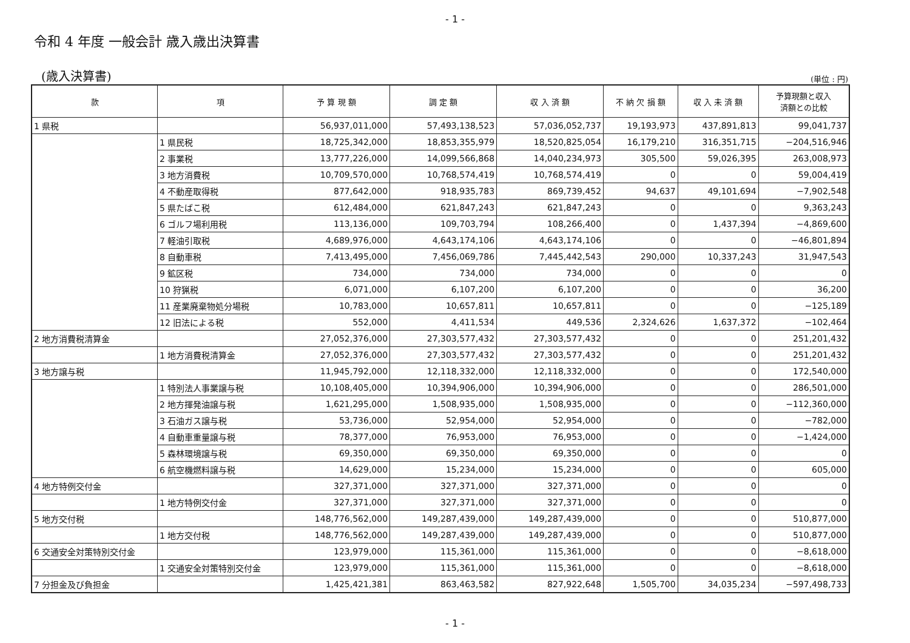- 1 -
令和 4 年度 一般会計 歳入歳出決算書
(歳入決算書) (単位 : 円)
| 款 | 項 | 予 算 現 額 | 調 定 額 | 収 入 済 額 | 不 納 欠 損 額 | 収 入 未 済 額 | 予算現額と収入 済額との比較 |
| --- | --- | --- | --- | --- | --- | --- | --- |
| 1 県税 | | 56,937,011,000 | 57,493,138,523 | 57,036,052,737 | 19,193,973 | 437,891,813 | 99,041,737 |
| | 1 県民税 | 18,725,342,000 | 18,853,355,979 | 18,520,825,054 | 16,179,210 | 316,351,715 | −204,516,946 |
| | 2 事業税 | 13,777,226,000 | 14,099,566,868 | 14,040,234,973 | 305,500 | 59,026,395 | 263,008,973 |
| | 3 地方消費税 | 10,709,570,000 | 10,768,574,419 | 10,768,574,419 | 0 | 0 | 59,004,419 |
| | 4 不動産取得税 | 877,642,000 | 918,935,783 | 869,739,452 | 94,637 | 49,101,694 | −7,902,548 |
| | 5 県たばこ税 | 612,484,000 | 621,847,243 | 621,847,243 | 0 | 0 | 9,363,243 |
| | 6 ゴルフ場利用税 | 113,136,000 | 109,703,794 | 108,266,400 | 0 | 1,437,394 | −4,869,600 |
| | 7 軽油引取税 | 4,689,976,000 | 4,643,174,106 | 4,643,174,106 | 0 | 0 | −46,801,894 |
| | 8 自動車税 | 7,413,495,000 | 7,456,069,786 | 7,445,442,543 | 290,000 | 10,337,243 | 31,947,543 |
| | 9 鉱区税 | 734,000 | 734,000 | 734,000 | 0 | 0 | 0 |
| | 10 狩猟税 | 6,071,000 | 6,107,200 | 6,107,200 | 0 | 0 | 36,200 |
| | 11 産業廃棄物処分場税 | 10,783,000 | 10,657,811 | 10,657,811 | 0 | 0 | −125,189 |
| | 12 旧法による税 | 552,000 | 4,411,534 | 449,536 | 2,324,626 | 1,637,372 | −102,464 |
| 2 地方消費税清算金 | | 27,052,376,000 | 27,303,577,432 | 27,303,577,432 | 0 | 0 | 251,201,432 |
| | 1 地方消費税清算金 | 27,052,376,000 | 27,303,577,432 | 27,303,577,432 | 0 | 0 | 251,201,432 |
| 3 地方譲与税 | | 11,945,792,000 | 12,118,332,000 | 12,118,332,000 | 0 | 0 | 172,540,000 |
| | 1 特別法人事業譲与税 | 10,108,405,000 | 10,394,906,000 | 10,394,906,000 | 0 | 0 | 286,501,000 |
| | 2 地方揮発油譲与税 | 1,621,295,000 | 1,508,935,000 | 1,508,935,000 | 0 | 0 | −112,360,000 |
| | 3 石油ガス譲与税 | 53,736,000 | 52,954,000 | 52,954,000 | 0 | 0 | −782,000 |
| | 4 自動車重量譲与税 | 78,377,000 | 76,953,000 | 76,953,000 | 0 | 0 | −1,424,000 |
| | 5 森林環境譲与税 | 69,350,000 | 69,350,000 | 69,350,000 | 0 | 0 | 0 |
| | 6 航空機燃料譲与税 | 14,629,000 | 15,234,000 | 15,234,000 | 0 | 0 | 605,000 |
| 4 地方特例交付金 | | 327,371,000 | 327,371,000 | 327,371,000 | 0 | 0 | 0 |
| | 1 地方特例交付金 | 327,371,000 | 327,371,000 | 327,371,000 | 0 | 0 | 0 |
| 5 地方交付税 | | 148,776,562,000 | 149,287,439,000 | 149,287,439,000 | 0 | 0 | 510,877,000 |
| | 1 地方交付税 | 148,776,562,000 | 149,287,439,000 | 149,287,439,000 | 0 | 0 | 510,877,000 |
| 6 交通安全対策特別交付金 | | 123,979,000 | 115,361,000 | 115,361,000 | 0 | 0 | −8,618,000 |
| | 1 交通安全対策特別交付金 | 123,979,000 | 115,361,000 | 115,361,000 | 0 | 0 | −8,618,000 |
| 7 分担金及び負担金 | | 1,425,421,381 | 863,463,582 | 827,922,648 | 1,505,700 | 34,035,234 | −597,498,733 |
- 1 -